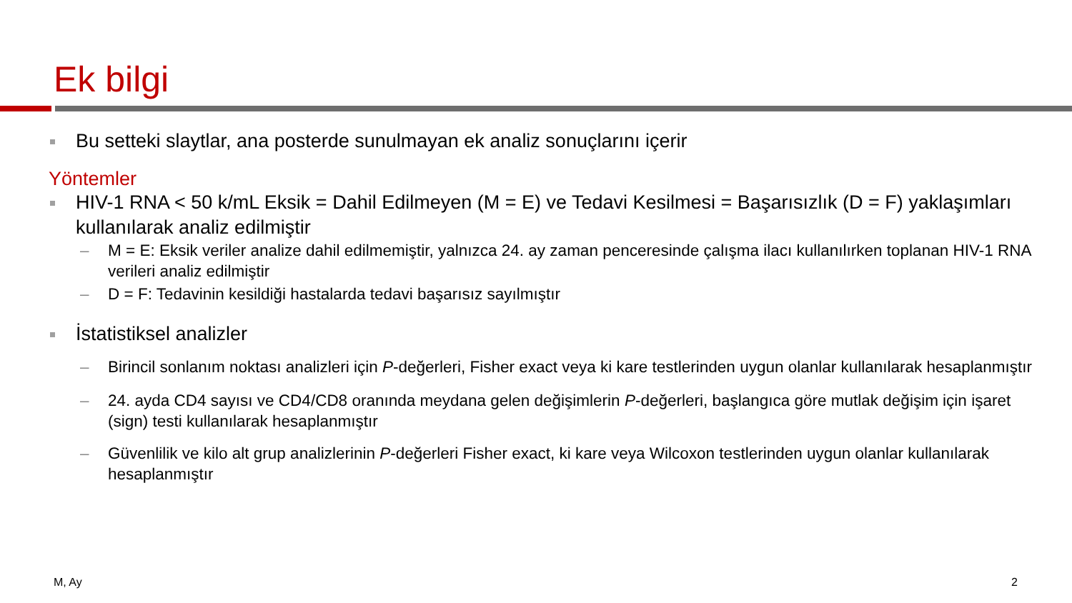Ek bilgi
Bu setteki slaytlar, ana posterde sunulmayan ek analiz sonuçlarını içerir
Yöntemler
HIV-1 RNA < 50 k/mL Eksik = Dahil Edilmeyen (M = E) ve Tedavi Kesilmesi = Başarısızlık (D = F) yaklaşımları kullanılarak analiz edilmiştir
– M = E: Eksik veriler analize dahil edilmemiştir, yalnızca 24. ay zaman penceresinde çalışma ilacı kullanılırken toplanan HIV-1 RNA verileri analiz edilmiştir
– D = F: Tedavinin kesildiği hastalarda tedavi başarısız sayılmıştır
İstatistiksel analizler
– Birincil sonlanım noktası analizleri için P-değerleri, Fisher exact veya ki kare testlerinden uygun olanlar kullanılarak hesaplanmıştır
– 24. ayda CD4 sayısı ve CD4/CD8 oranında meydana gelen değişimlerin P-değerleri, başlangıca göre mutlak değişim için işaret (sign) testi kullanılarak hesaplanmıştır
– Güvenlilik ve kilo alt grup analizlerinin P-değerleri Fisher exact, ki kare veya Wilcoxon testlerinden uygun olanlar kullanılarak hesaplanmıştır
M, Ay 2